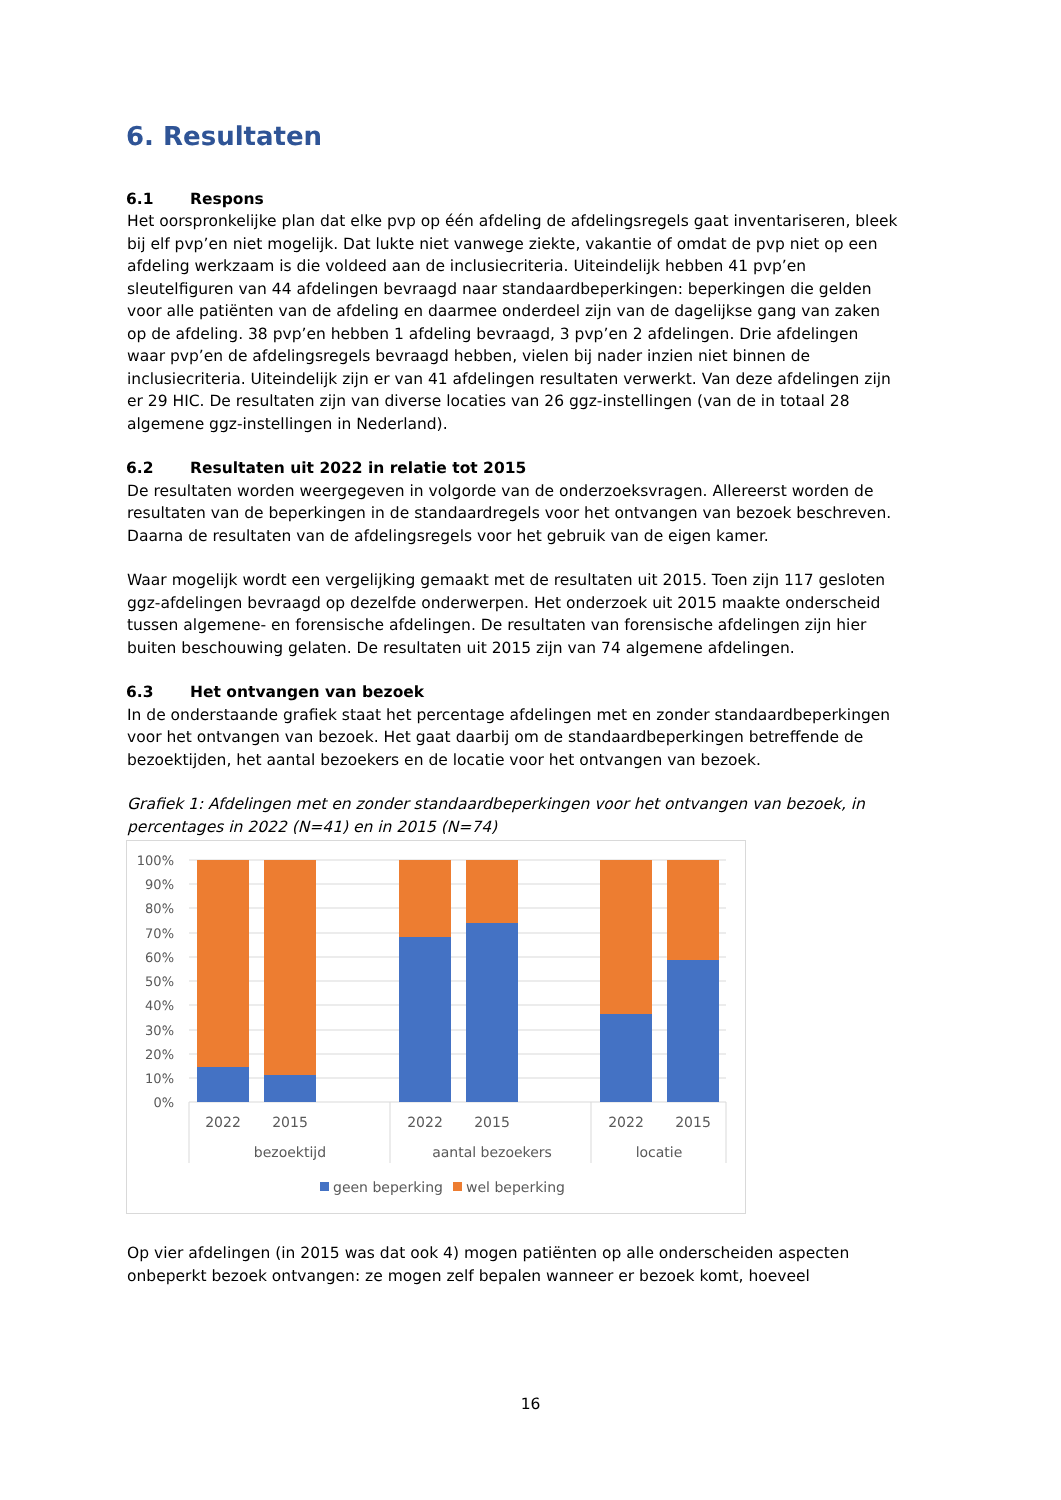6. Resultaten
6.1 Respons
Het oorspronkelijke plan dat elke pvp op één afdeling de afdelingsregels gaat inventariseren, bleek bij elf pvp’en niet mogelijk. Dat lukte niet vanwege ziekte, vakantie of omdat de pvp niet op een afdeling werkzaam is die voldeed aan de inclusiecriteria. Uiteindelijk hebben 41 pvp’en sleutelfiguren van 44 afdelingen bevraagd naar standaardbeperkingen: beperkingen die gelden voor alle patiënten van de afdeling en daarmee onderdeel zijn van de dagelijkse gang van zaken op de afdeling. 38 pvp’en hebben 1 afdeling bevraagd, 3 pvp’en 2 afdelingen. Drie afdelingen waar pvp’en de afdelingsregels bevraagd hebben, vielen bij nader inzien niet binnen de inclusiecriteria. Uiteindelijk zijn er van 41 afdelingen resultaten verwerkt. Van deze afdelingen zijn er 29 HIC. De resultaten zijn van diverse locaties van 26 ggz-instellingen (van de in totaal 28 algemene ggz-instellingen in Nederland).
6.2 Resultaten uit 2022 in relatie tot 2015
De resultaten worden weergegeven in volgorde van de onderzoeksvragen. Allereerst worden de resultaten van de beperkingen in de standaardregels voor het ontvangen van bezoek beschreven. Daarna de resultaten van de afdelingsregels voor het gebruik van de eigen kamer.
Waar mogelijk wordt een vergelijking gemaakt met de resultaten uit 2015. Toen zijn 117 gesloten ggz-afdelingen bevraagd op dezelfde onderwerpen. Het onderzoek uit 2015 maakte onderscheid tussen algemene- en forensische afdelingen. De resultaten van forensische afdelingen zijn hier buiten beschouwing gelaten. De resultaten uit 2015 zijn van 74 algemene afdelingen.
6.3 Het ontvangen van bezoek
In de onderstaande grafiek staat het percentage afdelingen met en zonder standaardbeperkingen voor het ontvangen van bezoek. Het gaat daarbij om de standaardbeperkingen betreffende de bezoektijden, het aantal bezoekers en de locatie voor het ontvangen van bezoek.
Grafiek 1: Afdelingen met en zonder standaardbeperkingen voor het ontvangen van bezoek, in percentages in 2022 (N=41) en in 2015 (N=74)
100%
90%
80%
70%
60%
50%
40%
30%
20%
10%
0%
2022
2015
2022
2015
2022
2015
bezoektijd
aantal bezoekers
locatie
geen beperking
wel beperking
Op vier afdelingen (in 2015 was dat ook 4) mogen patiënten op alle onderscheiden aspecten onbeperkt bezoek ontvangen: ze mogen zelf bepalen wanneer er bezoek komt, hoeveel
16